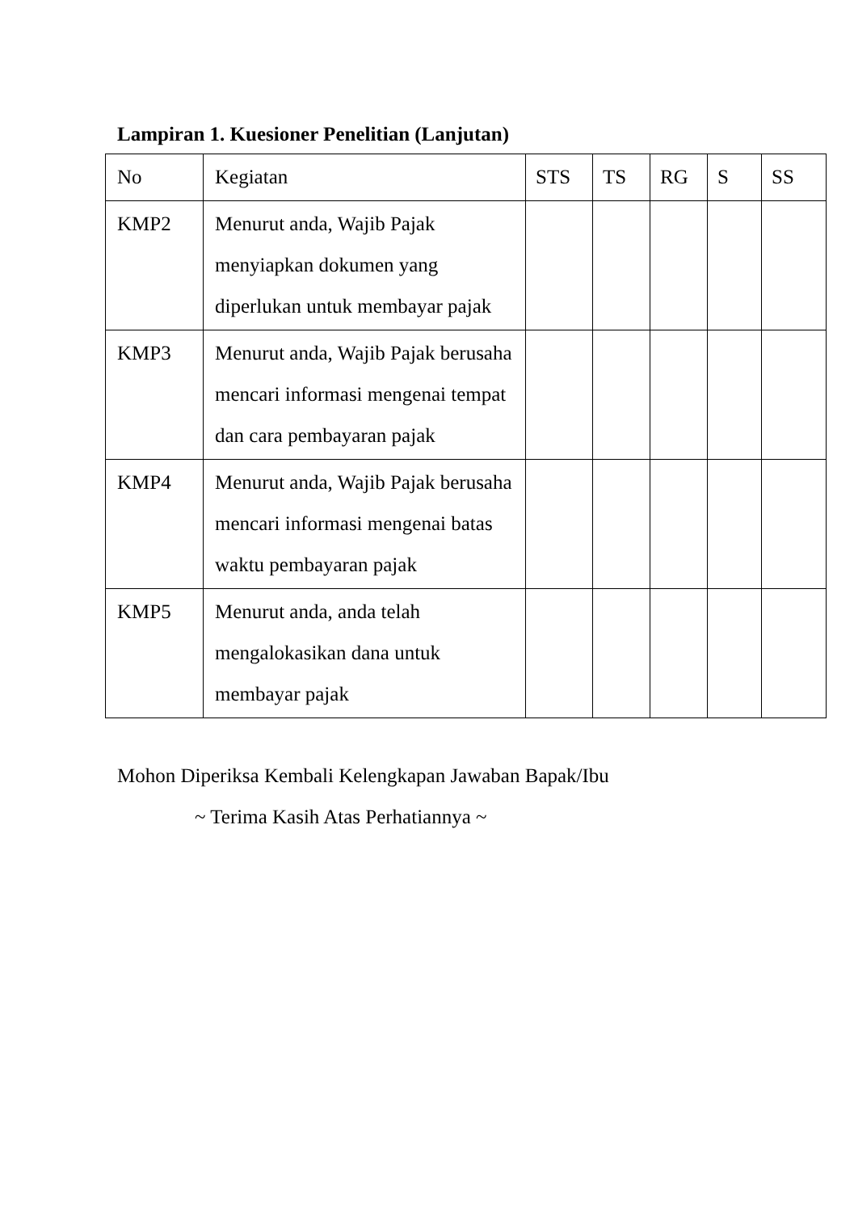Lampiran 1. Kuesioner Penelitian (Lanjutan)
| No | Kegiatan | STS | TS | RG | S | SS |
| KMP2 | Menurut anda, Wajib Pajak menyiapkan dokumen yang diperlukan untuk membayar pajak | | | | | |
| KMP3 | Menurut anda, Wajib Pajak berusaha mencari informasi mengenai tempat dan cara pembayaran pajak | | | | | |
| KMP4 | Menurut anda, Wajib Pajak berusaha mencari informasi mengenai batas waktu pembayaran pajak | | | | | |
| KMP5 | Menurut anda, anda telah mengalokasikan dana untuk membayar pajak | | | | | |
Mohon Diperiksa Kembali Kelengkapan Jawaban Bapak/Ibu
~ Terima Kasih Atas Perhatiannya ~